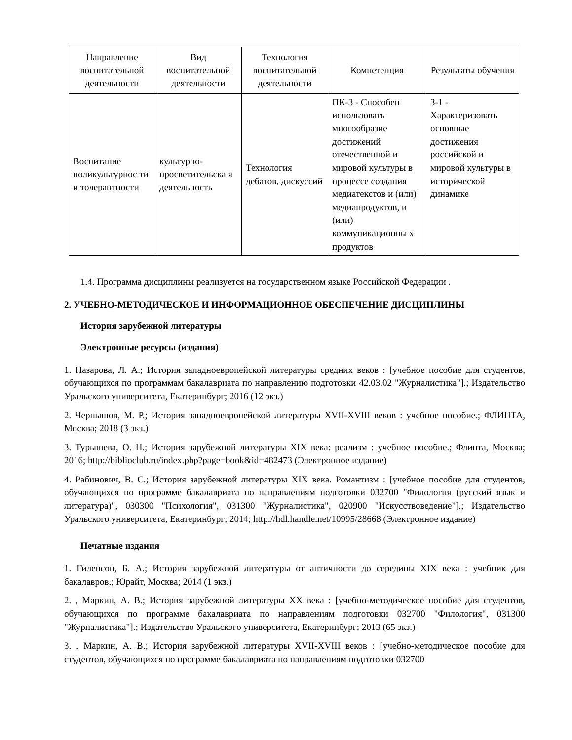| Направление воспитательной деятельности | Вид воспитательной деятельности | Технология воспитательной деятельности | Компетенция | Результаты обучения |
| --- | --- | --- | --- | --- |
| Воспитание поликультурнос ти и толерантности | культурно-просветительска я деятельность | Технология дебатов, дискуссий | ПК-3 - Способен использовать многообразие достижений отечественной и мировой культуры в процессе создания медиатекстов и (или) медиапродуктов, и (или) коммуникационны х продуктов | З-1 - Характеризовать основные достижения российской и мировой культуры в исторической динамике |
1.4. Программа дисциплины реализуется на государственном языке Российской Федерации .
2. УЧЕБНО-МЕТОДИЧЕСКОЕ И ИНФОРМАЦИОННОЕ ОБЕСПЕЧЕНИЕ ДИСЦИПЛИНЫ
История зарубежной литературы
Электронные ресурсы (издания)
1. Назарова, Л. А.; История западноевропейской литературы средних веков : [учебное пособие для студентов, обучающихся по программам бакалавриата по направлению подготовки 42.03.02 "Журналистика"].; Издательство Уральского университета, Екатеринбург; 2016 (12 экз.)
2. Чернышов, М. Р.; История западноевропейской литературы XVII-XVIII веков : учебное пособие.; ФЛИНТА, Москва; 2018 (3 экз.)
3. Турышева, О. Н.; История зарубежной литературы XIX века: реализм : учебное пособие.; Флинта, Москва; 2016; http://biblioclub.ru/index.php?page=book&id=482473 (Электронное издание)
4. Рабинович, В. С.; История зарубежной литературы XIX века. Романтизм : [учебное пособие для студентов, обучающихся по программе бакалавриата по направлениям подготовки 032700 "Филология (русский язык и литература)", 030300 "Психология", 031300 "Журналистика", 020900 "Искусствоведение"].; Издательство Уральского университета, Екатеринбург; 2014; http://hdl.handle.net/10995/28668 (Электронное издание)
Печатные издания
1. Гиленсон, Б. А.; История зарубежной литературы от античности до середины XIX века : учебник для бакалавров.; Юрайт, Москва; 2014 (1 экз.)
2. , Маркин, А. В.; История зарубежной литературы XX века : [учебно-методическое пособие для студентов, обучающихся по программе бакалавриата по направлениям подготовки 032700 "Филология", 031300 "Журналистика"].; Издательство Уральского университета, Екатеринбург; 2013 (65 экз.)
3. , Маркин, А. В.; История зарубежной литературы XVII-XVIII веков : [учебно-методическое пособие для студентов, обучающихся по программе бакалавриата по направлениям подготовки 032700